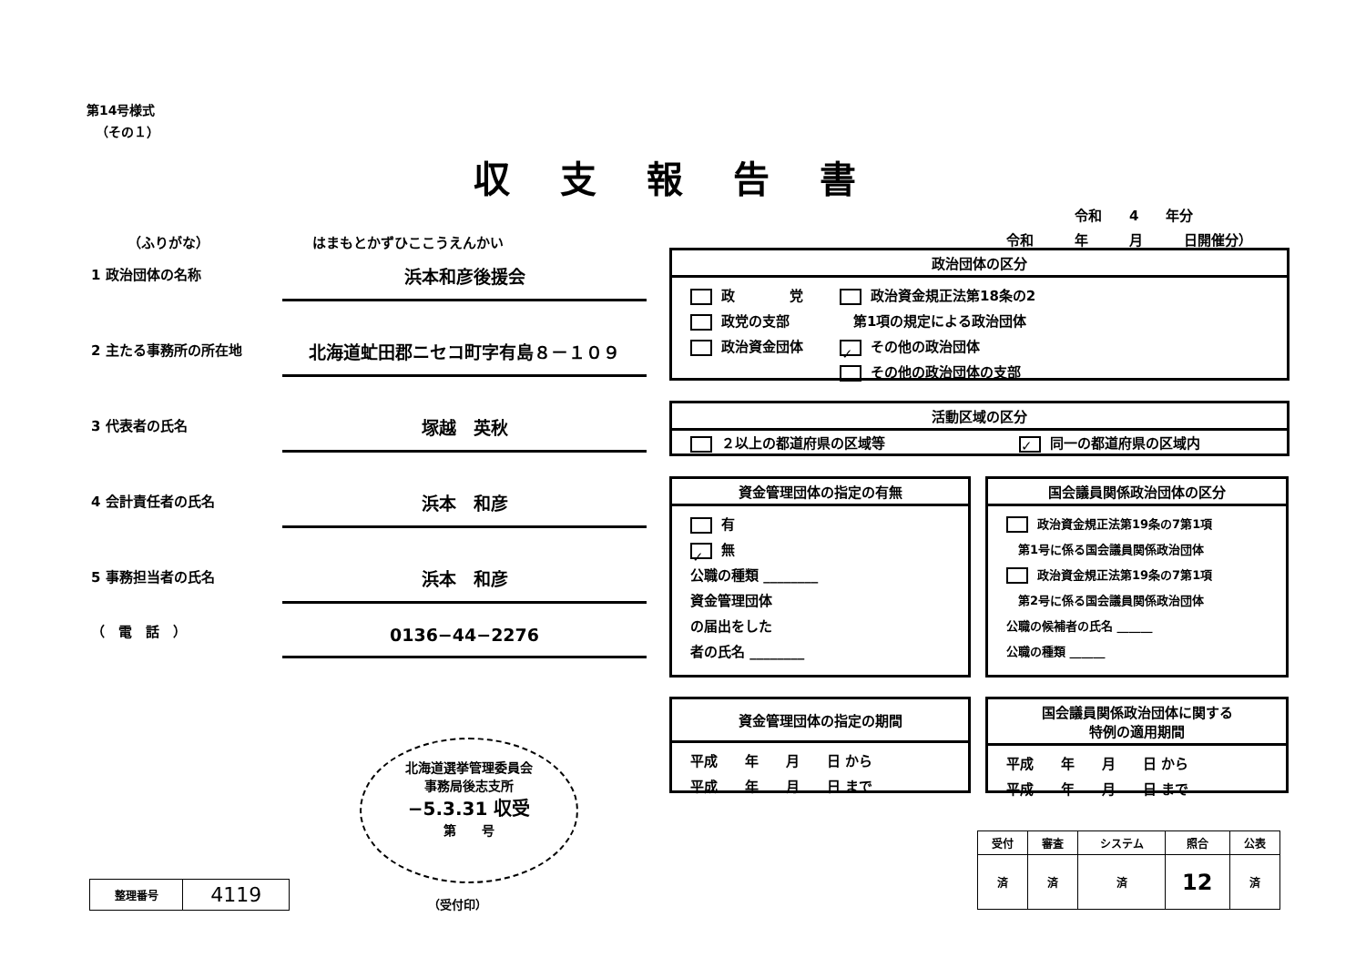第14号様式
（その１）
収支報告書
令和　　4　　年分
令和　　　年　　　月　　　日開催分）
（ふりがな）　　　　　　　　はまもとかずひここうえんかい
1 政治団体の名称
浜本和彦後援会
2 主たる事務所の所在地
北海道虻田郡ニセコ町字有島８－１０９
3 代表者の氏名
塚越　英秋
4 会計責任者の氏名
浜本　和彦
5 事務担当者の氏名
浜本　和彦
（　電　話　）
0136−44−2276
政治団体の区分
政　　　　党
政党の支部
政治資金団体
政治資金規正法第18条の2
　第1項の規定による政治団体
✓ その他の政治団体
その他の政治団体の支部
活動区域の区分
２以上の都道府県の区域等 ✓ 同一の都道府県の区域内
資金管理団体の指定の有無
有
✓ 無
公職の種類 ________
資金管理団体
の届出をした
者の氏名 ________
国会議員関係政治団体の区分
政治資金規正法第19条の7第1項
　第1号に係る国会議員関係政治団体
政治資金規正法第19条の7第1項
　第2号に係る国会議員関係政治団体
公職の候補者の氏名 ______
公職の種類 ______
資金管理団体の指定の期間
平成　　年　　月　　日 から
平成　　年　　月　　日 まで
国会議員関係政治団体に関する
特例の適用期間
平成　　年　　月　　日 から
平成　　年　　月　　日 まで
北海道選挙管理委員会
事務局後志支所
−5.3.31 収受
第　　号
（受付印）
| 整理番号 | 4119 |
| 受付 | 審査 | システム | 照合 | 公表 |
| --- | --- | --- | --- | --- |
| 済 | 済 | 済 | 12 | 済 |